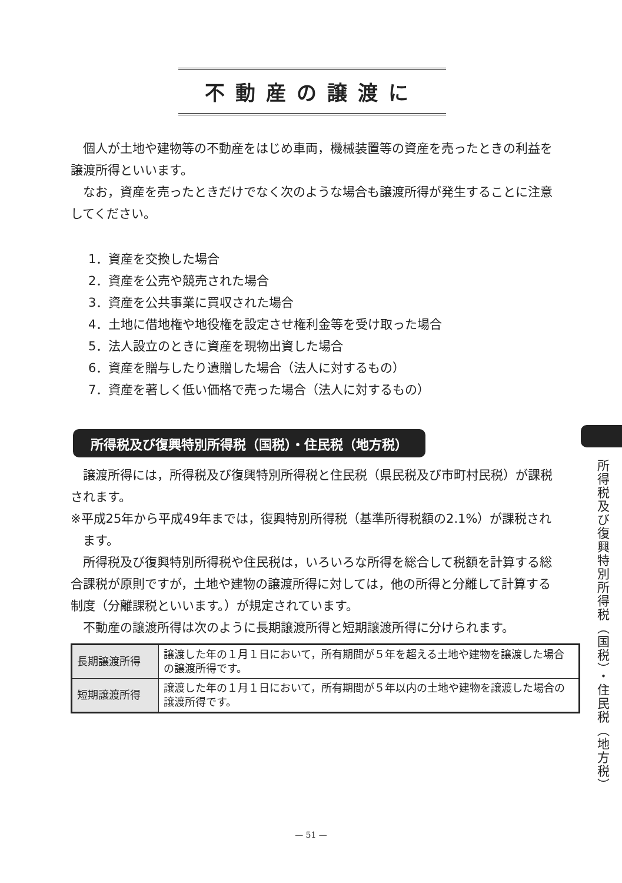不動産の譲渡に
個人が土地や建物等の不動産をはじめ車両，機械装置等の資産を売ったときの利益を譲渡所得といいます。
なお，資産を売ったときだけでなく次のような場合も譲渡所得が発生することに注意してください。
1．資産を交換した場合
2．資産を公売や競売された場合
3．資産を公共事業に買収された場合
4．土地に借地権や地役権を設定させ権利金等を受け取った場合
5．法人設立のときに資産を現物出資した場合
6．資産を贈与したり遺贈した場合（法人に対するもの）
7．資産を著しく低い価格で売った場合（法人に対するもの）
所得税及び復興特別所得税（国税）・住民税（地方税）
譲渡所得には，所得税及び復興特別所得税と住民税（県民税及び市町村民税）が課税されます。
※平成25年から平成49年までは，復興特別所得税（基準所得税額の2.1%）が課税されます。
所得税及び復興特別所得税や住民税は，いろいろな所得を総合して税額を計算する総合課税が原則ですが，土地や建物の譲渡所得に対しては，他の所得と分離して計算する制度（分離課税といいます。）が規定されています。
不動産の譲渡所得は次のように長期譲渡所得と短期譲渡所得に分けられます。
| 長期譲渡所得 | 譲渡した年の１月１日において，所有期間が５年を超える土地や建物を譲渡した場合の譲渡所得です。 |
| 短期譲渡所得 | 譲渡した年の１月１日において，所有期間が５年以内の土地や建物を譲渡した場合の譲渡所得です。 |
所得税及び復興特別所得税（国税）・住民税（地方税）
— 51 —